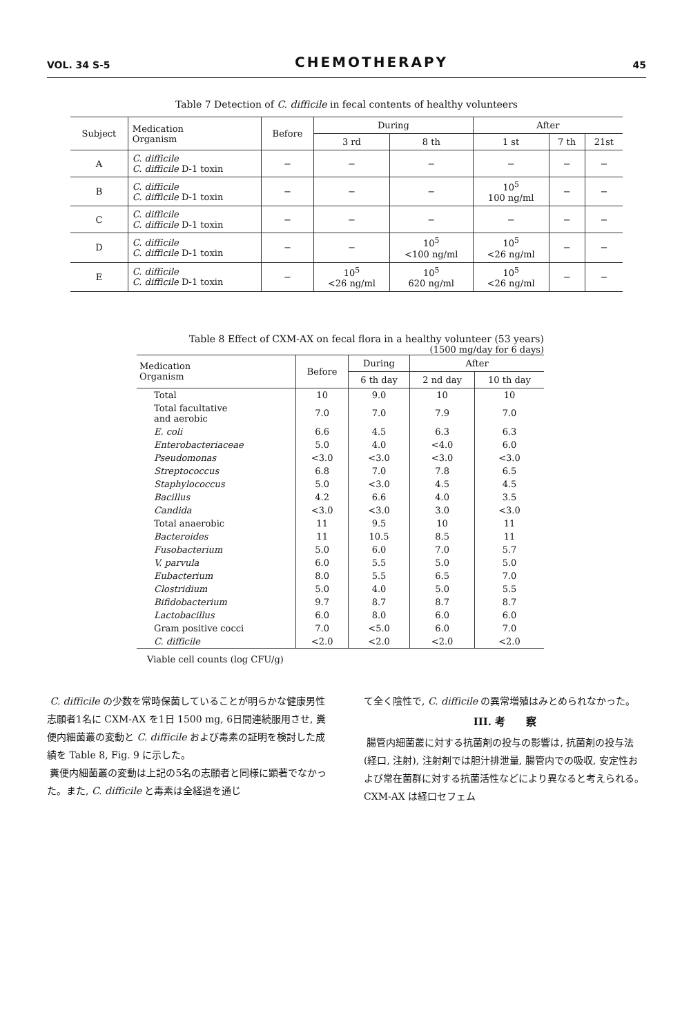VOL. 34 S-5 CHEMOTHERAPY 45
Table 7 Detection of C. difficile in fecal contents of healthy volunteers
| Subject | Medication Organism | Before | During | | After | | |
| --- | --- | --- | --- | --- | --- | --- | --- |
| | | | 3 rd | 8 th | 1 st | 7 th | 21st |
| A | C. difficile C. difficile D-1 toxin | − | − | − | − | − | − |
| B | C. difficile C. difficile D-1 toxin | − | − | − | 10<sup>5</sup> 100 ng/ml | − | − |
| C | C. difficile C. difficile D-1 toxin | − | − | − | − | − | − |
| D | C. difficile C. difficile D-1 toxin | − | − | 10<sup>5</sup> <100 ng/ml | 10<sup>5</sup> <26 ng/ml | − | − |
| E | C. difficile C. difficile D-1 toxin | − | 10<sup>5</sup> <26 ng/ml | 10<sup>5</sup> 620 ng/ml | 10<sup>5</sup> <26 ng/ml | − | − |
Table 8 Effect of CXM-AX on fecal flora in a healthy volunteer (53 years)
(1500 mg/day for 6 days)
| Medication Organism | Before | During | After | |
| --- | --- | --- | --- | --- |
| | | 6 th day | 2 nd day | 10 th day |
| Total | 10 | 9.0 | 10 | 10 |
| Total facultative and aerobic | 7.0 | 7.0 | 7.9 | 7.0 |
| E. coli | 6.6 | 4.5 | 6.3 | 6.3 |
| Enterobacteriaceae | 5.0 | 4.0 | <4.0 | 6.0 |
| Pseudomonas | <3.0 | <3.0 | <3.0 | <3.0 |
| Streptococcus | 6.8 | 7.0 | 7.8 | 6.5 |
| Staphylococcus | 5.0 | <3.0 | 4.5 | 4.5 |
| Bacillus | 4.2 | 6.6 | 4.0 | 3.5 |
| Candida | <3.0 | <3.0 | 3.0 | <3.0 |
| Total anaerobic | 11 | 9.5 | 10 | 11 |
| Bacteroides | 11 | 10.5 | 8.5 | 11 |
| Fusobacterium | 5.0 | 6.0 | 7.0 | 5.7 |
| V. parvula | 6.0 | 5.5 | 5.0 | 5.0 |
| Eubacterium | 8.0 | 5.5 | 6.5 | 7.0 |
| Clostridium | 5.0 | 4.0 | 5.0 | 5.5 |
| Bifidobacterium | 9.7 | 8.7 | 8.7 | 8.7 |
| Lactobacillus | 6.0 | 8.0 | 6.0 | 6.0 |
| Gram positive cocci | 7.0 | <5.0 | 6.0 | 7.0 |
| C. difficile | <2.0 | <2.0 | <2.0 | <2.0 |
Viable cell counts (log CFU/g)
C. difficile の少数を常時保菌していることが明らかな健康男性志願者1名に CXM-AX を1日 1500 mg, 6日間連続服用させ, 糞便内細菌叢の変動と C. difficile および毒素の証明を検討した成績を Table 8, Fig. 9 に示した。
糞便内細菌叢の変動は上記の5名の志願者と同様に顕著でなかった。また, C. difficile と毒素は全経過を通じ
て全く陰性で, C. difficile の異常増殖はみとめられなかった。
III. 考　　察
腸管内細菌叢に対する抗菌剤の投与の影響は, 抗菌剤の投与法 (経口, 注射), 注射剤では胆汁排泄量, 腸管内での吸収, 安定性および常在菌群に対する抗菌活性などにより異なると考えられる。CXM-AX は経口セフェム